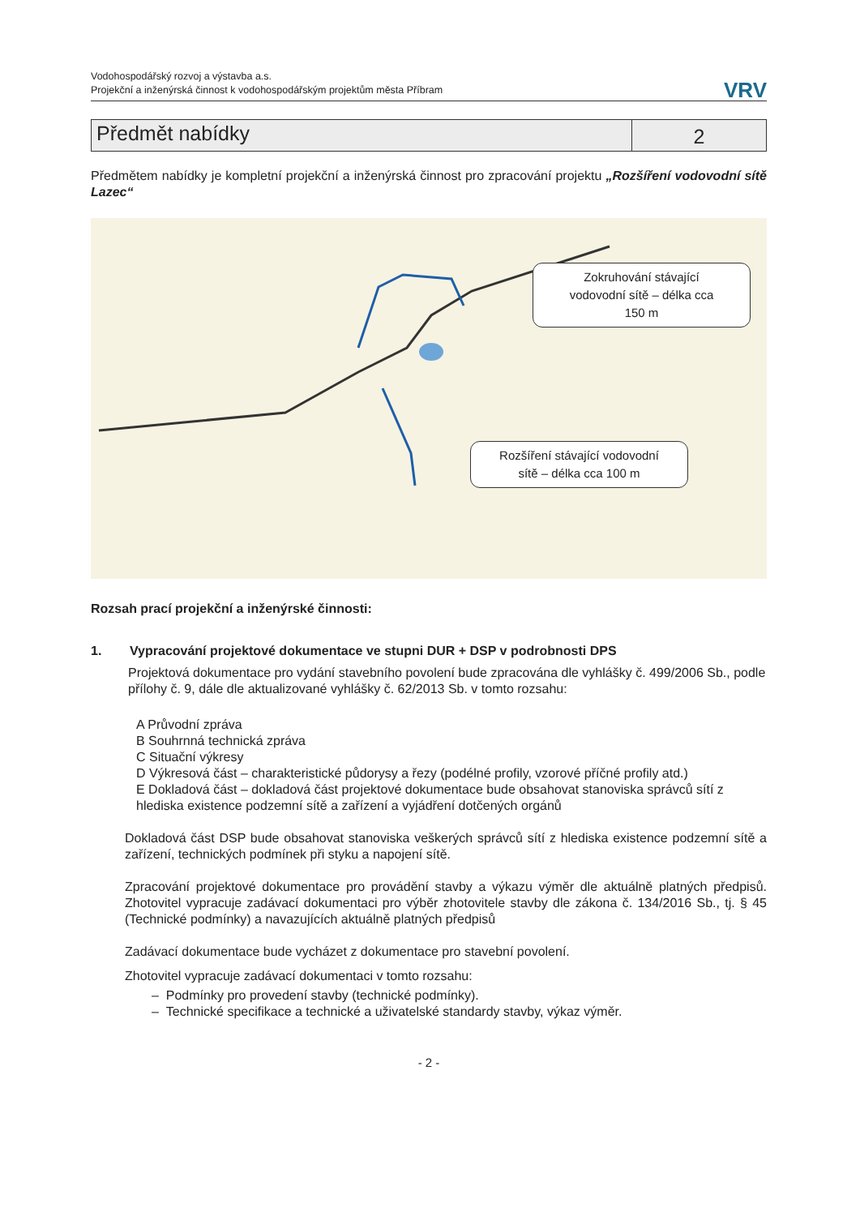Vodohospodářský rozvoj a výstavba a.s.
Projekční a inženýrská činnost k vodohospodářským projektům města Příbram
VRV
Předmět nabídky
2
Předmětem nabídky je kompletní projekční a inženýrská činnost pro zpracování projektu „Rozšíření vodovodní sítě Lazec“
Zokruhování stávající
vodovodní sítě – délka cca
150 m
Rozšíření stávající vodovodní
sítě – délka cca 100 m
Rozsah prací projekční a inženýrské činnosti:
1. Vypracování projektové dokumentace ve stupni DUR + DSP v podrobnosti DPS
Projektová dokumentace pro vydání stavebního povolení bude zpracována dle vyhlášky č. 499/2006 Sb., podle přílohy č. 9, dále dle aktualizované vyhlášky č. 62/2013 Sb. v tomto rozsahu:
A Průvodní zpráva
B Souhrnná technická zpráva
C Situační výkresy
D Výkresová část – charakteristické půdorysy a řezy (podélné profily, vzorové příčné profily atd.)
E Dokladová část – dokladová část projektové dokumentace bude obsahovat stanoviska správců sítí z hlediska existence podzemní sítě a zařízení a vyjádření dotčených orgánů
Dokladová část DSP bude obsahovat stanoviska veškerých správců sítí z hlediska existence podzemní sítě a zařízení, technických podmínek při styku a napojení sítě.
Zpracování projektové dokumentace pro provádění stavby a výkazu výměr dle aktuálně platných předpisů. Zhotovitel vypracuje zadávací dokumentaci pro výběr zhotovitele stavby dle zákona č. 134/2016 Sb., tj. § 45 (Technické podmínky) a navazujících aktuálně platných předpisů
Zadávací dokumentace bude vycházet z dokumentace pro stavební povolení.
Zhotovitel vypracuje zadávací dokumentaci v tomto rozsahu:
– Podmínky pro provedení stavby (technické podmínky).
– Technické specifikace a technické a uživatelské standardy stavby, výkaz výměr.
- 2 -